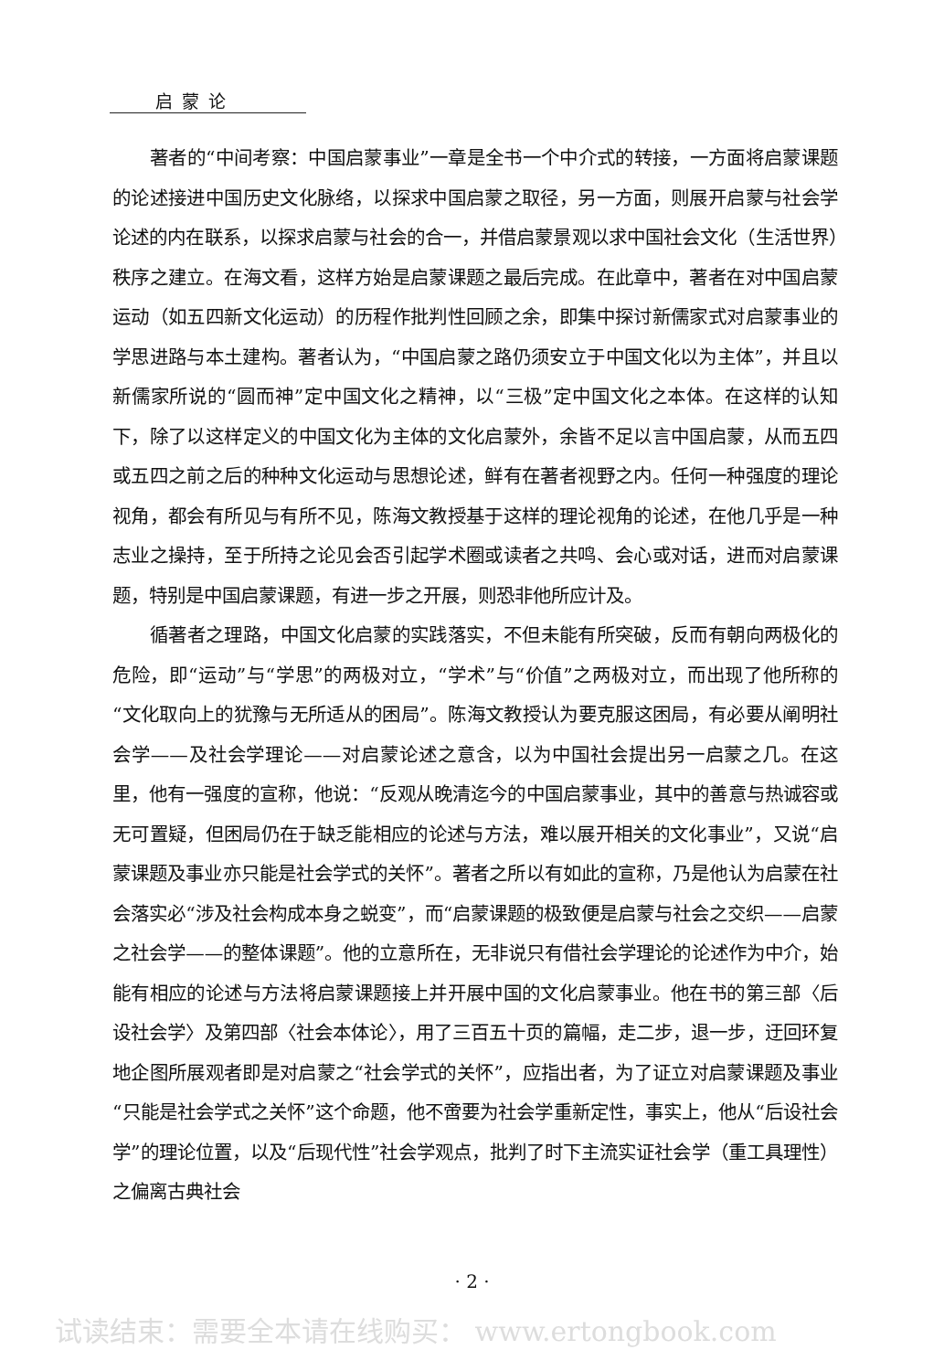启蒙论
著者的“中间考察：中国启蒙事业”一章是全书一个中介式的转接，一方面将启蒙课题的论述接进中国历史文化脉络，以探求中国启蒙之取径，另一方面，则展开启蒙与社会学论述的内在联系，以探求启蒙与社会的合一，并借启蒙景观以求中国社会文化（生活世界）秩序之建立。在海文看，这样方始是启蒙课题之最后完成。在此章中，著者在对中国启蒙运动（如五四新文化运动）的历程作批判性回顾之余，即集中探讨新儒家式对启蒙事业的学思进路与本土建构。著者认为，“中国启蒙之路仍须安立于中国文化以为主体”，并且以新儒家所说的“圆而神”定中国文化之精神，以“三极”定中国文化之本体。在这样的认知下，除了以这样定义的中国文化为主体的文化启蒙外，余皆不足以言中国启蒙，从而五四或五四之前之后的种种文化运动与思想论述，鲜有在著者视野之内。任何一种强度的理论视角，都会有所见与有所不见，陈海文教授基于这样的理论视角的论述，在他几乎是一种志业之操持，至于所持之论见会否引起学术圈或读者之共鸣、会心或对话，进而对启蒙课题，特别是中国启蒙课题，有进一步之开展，则恐非他所应计及。
循著者之理路，中国文化启蒙的实践落实，不但未能有所突破，反而有朝向两极化的危险，即“运动”与“学思”的两极对立，“学术”与“价值”之两极对立，而出现了他所称的“文化取向上的犹豫与无所适从的困局”。陈海文教授认为要克服这困局，有必要从阐明社会学——及社会学理论——对启蒙论述之意含，以为中国社会提出另一启蒙之几。在这里，他有一强度的宣称，他说：“反观从晚清迄今的中国启蒙事业，其中的善意与热诚容或无可置疑，但困局仍在于缺乏能相应的论述与方法，难以展开相关的文化事业”，又说“启蒙课题及事业亦只能是社会学式的关怀”。著者之所以有如此的宣称，乃是他认为启蒙在社会落实必“涉及社会构成本身之蜕变”，而“启蒙课题的极致便是启蒙与社会之交织——启蒙之社会学——的整体课题”。他的立意所在，无非说只有借社会学理论的论述作为中介，始能有相应的论述与方法将启蒙课题接上并开展中国的文化启蒙事业。他在书的第三部〈后设社会学〉及第四部〈社会本体论〉，用了三百五十页的篇幅，走二步，退一步，迂回环复地企图所展观者即是对启蒙之“社会学式的关怀”，应指出者，为了证立对启蒙课题及事业“只能是社会学式之关怀”这个命题，他不啻要为社会学重新定性，事实上，他从“后设社会学”的理论位置，以及“后现代性”社会学观点，批判了时下主流实证社会学（重工具理性）之偏离古典社会
· 2 ·
试读结束：需要全本请在线购买： www.ertongbook.com